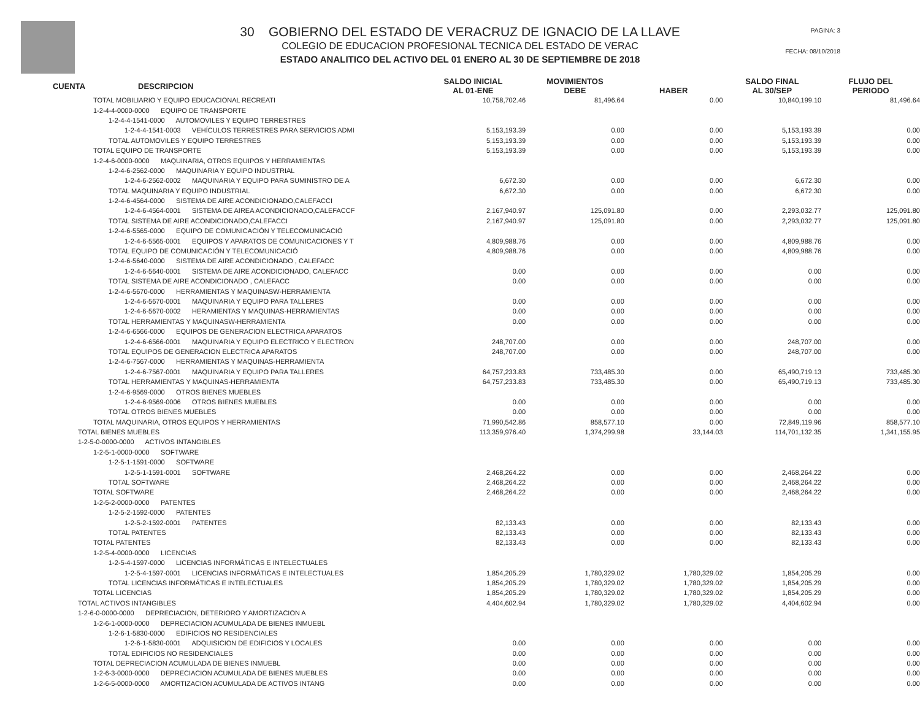30 GOBIERNO DEL ESTADO DE VERACRUZ DE IGNACIO DE LA LLAVE
COLEGIO DE EDUCACION PROFESIONAL TECNICA DEL ESTADO DE VERAC
ESTADO ANALITICO DEL ACTIVO DEL 01 ENERO AL 30 DE SEPTIEMBRE DE 2018
PAGINA: 3
FECHA: 08/10/2018
| CUENTA | DESCRIPCION | SALDO INICIAL AL 01-ENE | MOVIMIENTOS DEBE | HABER | SALDO FINAL AL 30/SEP | FLUJO DEL PERIODO |
| --- | --- | --- | --- | --- | --- | --- |
| TOTAL MOBILIARIO Y EQUIPO EDUCACIONAL RECREATI | | 10,758,702.46 | 81,496.64 | 0.00 | 10,840,199.10 | 81,496.64 |
| 1-2-4-4-0000-0000 EQUIPO DE TRANSPORTE | | | | | | |
| 1-2-4-4-1541-0000 AUTOMOVILES Y EQUIPO TERRESTRES | | | | | | |
| 1-2-4-4-1541-0003 VEHÍCULOS TERRESTRES PARA SERVICIOS ADMI | | 5,153,193.39 | 0.00 | 0.00 | 5,153,193.39 | 0.00 |
| TOTAL AUTOMOVILES Y EQUIPO TERRESTRES | | 5,153,193.39 | 0.00 | 0.00 | 5,153,193.39 | 0.00 |
| TOTAL EQUIPO DE TRANSPORTE | | 5,153,193.39 | 0.00 | 0.00 | 5,153,193.39 | 0.00 |
| 1-2-4-6-0000-0000 MAQUINARIA, OTROS EQUIPOS Y HERRAMIENTAS | | | | | | |
| 1-2-4-6-2562-0000 MAQUINARIA Y EQUIPO INDUSTRIAL | | | | | | |
| 1-2-4-6-2562-0002 MAQUINARIA Y EQUIPO PARA SUMINISTRO DE A | | 6,672.30 | 0.00 | 0.00 | 6,672.30 | 0.00 |
| TOTAL MAQUINARIA Y EQUIPO INDUSTRIAL | | 6,672.30 | 0.00 | 0.00 | 6,672.30 | 0.00 |
| 1-2-4-6-4564-0000 SISTEMA DE AIRE ACONDICIONADO,CALEFACCI | | | | | | |
| 1-2-4-6-4564-0001 SISTEMA DE AIREA ACONDICIONADO,CALEFACCF | | 2,167,940.97 | 125,091.80 | 0.00 | 2,293,032.77 | 125,091.80 |
| TOTAL SISTEMA DE AIRE ACONDICIONADO,CALEFACCI | | 2,167,940.97 | 125,091.80 | 0.00 | 2,293,032.77 | 125,091.80 |
| 1-2-4-6-5565-0000 EQUIPO DE COMUNICACIÓN Y TELECOMUNICACIÓ | | | | | | |
| 1-2-4-6-5565-0001 EQUIPOS Y APARATOS DE COMUNICACIONES Y T | | 4,809,988.76 | 0.00 | 0.00 | 4,809,988.76 | 0.00 |
| TOTAL EQUIPO DE COMUNICACIÓN Y TELECOMUNICACIÓ | | 4,809,988.76 | 0.00 | 0.00 | 4,809,988.76 | 0.00 |
| 1-2-4-6-5640-0000 SISTEMA DE AIRE ACONDICIONADO , CALEFACC | | | | | | |
| 1-2-4-6-5640-0001 SISTEMA DE AIRE ACONDICIONADO, CALEFACC | | 0.00 | 0.00 | 0.00 | 0.00 | 0.00 |
| TOTAL SISTEMA DE AIRE ACONDICIONADO , CALEFACC | | 0.00 | 0.00 | 0.00 | 0.00 | 0.00 |
| 1-2-4-6-5670-0000 HERRAMIENTAS Y MAQUINASW-HERRAMIENTA | | | | | | |
| 1-2-4-6-5670-0001 MAQUINARIA Y EQUIPO PARA TALLERES | | 0.00 | 0.00 | 0.00 | 0.00 | 0.00 |
| 1-2-4-6-5670-0002 HERAMIENTAS Y MAQUINAS-HERRAMIENTAS | | 0.00 | 0.00 | 0.00 | 0.00 | 0.00 |
| TOTAL HERRAMIENTAS Y MAQUINASW-HERRAMIENTA | | 0.00 | 0.00 | 0.00 | 0.00 | 0.00 |
| 1-2-4-6-6566-0000 EQUIPOS DE GENERACION ELECTRICA APARATOS | | | | | | |
| 1-2-4-6-6566-0001 MAQUINARIA Y EQUIPO ELECTRICO Y ELECTRON | | 248,707.00 | 0.00 | 0.00 | 248,707.00 | 0.00 |
| TOTAL EQUIPOS DE GENERACION ELECTRICA APARATOS | | 248,707.00 | 0.00 | 0.00 | 248,707.00 | 0.00 |
| 1-2-4-6-7567-0000 HERRAMIENTAS Y MAQUINAS-HERRAMIENTA | | | | | | |
| 1-2-4-6-7567-0001 MAQUINARIA Y EQUIPO PARA TALLERES | | 64,757,233.83 | 733,485.30 | 0.00 | 65,490,719.13 | 733,485.30 |
| TOTAL HERRAMIENTAS Y MAQUINAS-HERRAMIENTA | | 64,757,233.83 | 733,485.30 | 0.00 | 65,490,719.13 | 733,485.30 |
| 1-2-4-6-9569-0000 OTROS BIENES MUEBLES | | | | | | |
| 1-2-4-6-9569-0006 OTROS BIENES MUEBLES | | 0.00 | 0.00 | 0.00 | 0.00 | 0.00 |
| TOTAL OTROS BIENES MUEBLES | | 0.00 | 0.00 | 0.00 | 0.00 | 0.00 |
| TOTAL MAQUINARIA, OTROS EQUIPOS Y HERRAMIENTAS | | 71,990,542.86 | 858,577.10 | 0.00 | 72,849,119.96 | 858,577.10 |
| TOTAL BIENES MUEBLES | | 113,359,976.40 | 1,374,299.98 | 33,144.03 | 114,701,132.35 | 1,341,155.95 |
| 1-2-5-0-0000-0000 ACTIVOS INTANGIBLES | | | | | | |
| 1-2-5-1-0000-0000 SOFTWARE | | | | | | |
| 1-2-5-1-1591-0000 SOFTWARE | | | | | | |
| 1-2-5-1-1591-0001 SOFTWARE | | 2,468,264.22 | 0.00 | 0.00 | 2,468,264.22 | 0.00 |
| TOTAL SOFTWARE | | 2,468,264.22 | 0.00 | 0.00 | 2,468,264.22 | 0.00 |
| TOTAL SOFTWARE | | 2,468,264.22 | 0.00 | 0.00 | 2,468,264.22 | 0.00 |
| 1-2-5-2-0000-0000 PATENTES | | | | | | |
| 1-2-5-2-1592-0000 PATENTES | | | | | | |
| 1-2-5-2-1592-0001 PATENTES | | 82,133.43 | 0.00 | 0.00 | 82,133.43 | 0.00 |
| TOTAL PATENTES | | 82,133.43 | 0.00 | 0.00 | 82,133.43 | 0.00 |
| TOTAL PATENTES | | 82,133.43 | 0.00 | 0.00 | 82,133.43 | 0.00 |
| 1-2-5-4-0000-0000 LICENCIAS | | | | | | |
| 1-2-5-4-1597-0000 LICENCIAS INFORMÁTICAS E INTELECTUALES | | | | | | |
| 1-2-5-4-1597-0001 LICENCIAS INFORMÁTICAS E INTELECTUALES | | 1,854,205.29 | 1,780,329.02 | 1,780,329.02 | 1,854,205.29 | 0.00 |
| TOTAL LICENCIAS INFORMÁTICAS E INTELECTUALES | | 1,854,205.29 | 1,780,329.02 | 1,780,329.02 | 1,854,205.29 | 0.00 |
| TOTAL LICENCIAS | | 1,854,205.29 | 1,780,329.02 | 1,780,329.02 | 1,854,205.29 | 0.00 |
| TOTAL ACTIVOS INTANGIBLES | | 4,404,602.94 | 1,780,329.02 | 1,780,329.02 | 4,404,602.94 | 0.00 |
| 1-2-6-0-0000-0000 DEPRECIACION, DETERIORO Y AMORTIZACION A | | | | | | |
| 1-2-6-1-0000-0000 DEPRECIACION ACUMULADA DE BIENES INMUEBL | | | | | | |
| 1-2-6-1-5830-0000 EDIFICIOS NO RESIDENCIALES | | | | | | |
| 1-2-6-1-5830-0001 ADQUISICION DE EDIFICIOS Y LOCALES | | 0.00 | 0.00 | 0.00 | 0.00 | 0.00 |
| TOTAL EDIFICIOS NO RESIDENCIALES | | 0.00 | 0.00 | 0.00 | 0.00 | 0.00 |
| TOTAL DEPRECIACION ACUMULADA DE BIENES INMUEBL | | 0.00 | 0.00 | 0.00 | 0.00 | 0.00 |
| 1-2-6-3-0000-0000 DEPRECIACION ACUMULADA DE BIENES MUEBLES | | 0.00 | 0.00 | 0.00 | 0.00 | 0.00 |
| 1-2-6-5-0000-0000 AMORTIZACION ACUMULADA DE ACTIVOS INTANG | | 0.00 | 0.00 | 0.00 | 0.00 | 0.00 |